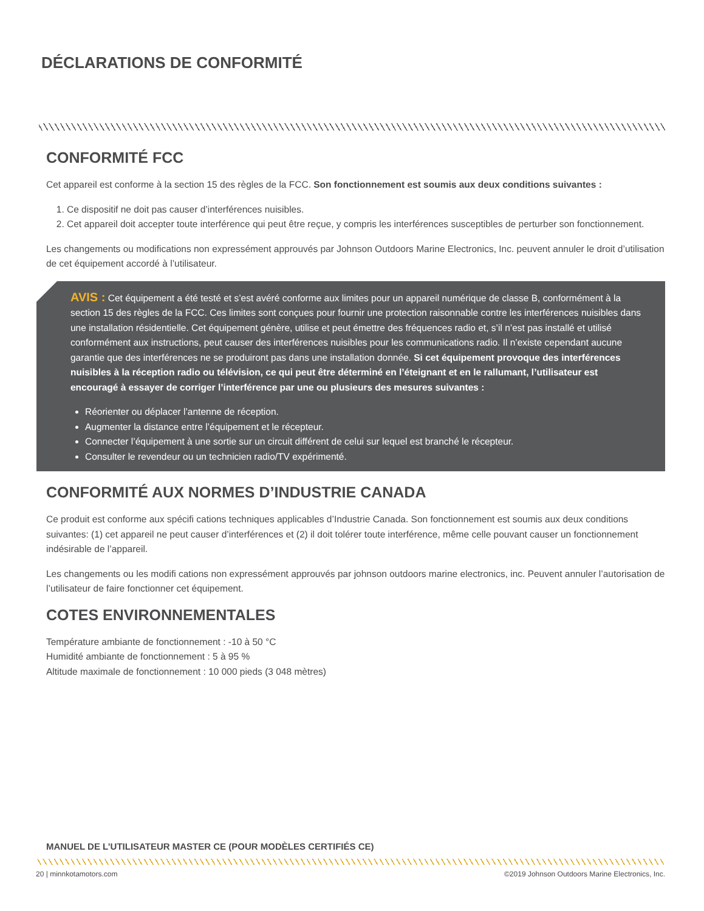DÉCLARATIONS DE CONFORMITÉ
CONFORMITÉ FCC
Cet appareil est conforme à la section 15 des règles de la FCC. Son fonctionnement est soumis aux deux conditions suivantes :
1. Ce dispositif ne doit pas causer d’interférences nuisibles.
2. Cet appareil doit accepter toute interférence qui peut être reçue, y compris les interférences susceptibles de perturber son fonctionnement.
Les changements ou modifications non expressément approuvés par Johnson Outdoors Marine Electronics, Inc. peuvent annuler le droit d’utilisation de cet équipement accordé à l’utilisateur.
AVIS : Cet équipement a été testé et s’est avéré conforme aux limites pour un appareil numérique de classe B, conformément à la section 15 des règles de la FCC. Ces limites sont conçues pour fournir une protection raisonnable contre les interférences nuisibles dans une installation résidentielle. Cet équipement génère, utilise et peut émettre des fréquences radio et, s’il n’est pas installé et utilisé conformément aux instructions, peut causer des interférences nuisibles pour les communications radio. Il n’existe cependant aucune garantie que des interférences ne se produiront pas dans une installation donnée. Si cet équipement provoque des interférences nuisibles à la réception radio ou télévision, ce qui peut être déterminé en l’éteignant et en le rallumant, l’utilisateur est encouragé à essayer de corriger l’interférence par une ou plusieurs des mesures suivantes :
Réorienter ou déplacer l’antenne de réception.
Augmenter la distance entre l’équipement et le récepteur.
Connecter l’équipement à une sortie sur un circuit différent de celui sur lequel est branché le récepteur.
Consulter le revendeur ou un technicien radio/TV expérimenté.
CONFORMITÉ AUX NORMES D’INDUSTRIE CANADA
Ce produit est conforme aux spécifi cations techniques applicables d’Industrie Canada. Son fonctionnement est soumis aux deux conditions suivantes: (1) cet appareil ne peut causer d’interférences et (2) il doit tolérer toute interférence, même celle pouvant causer un fonctionnement indésirable de l’appareil.
Les changements ou les modifi cations non expressément approuvés par johnson outdoors marine electronics, inc. Peuvent annuler l’autorisation de l’utilisateur de faire fonctionner cet équipement.
COTES ENVIRONNEMENTALES
Température ambiante de fonctionnement : -10 à 50 °C
Humidité ambiante de fonctionnement : 5 à 95 %
Altitude maximale de fonctionnement : 10 000 pieds (3 048 mètres)
MANUEL DE L’UTILISATEUR MASTER CE (POUR MODÈLES CERTIFIÉS CE)
20 | minnkotamotors.com ©2019 Johnson Outdoors Marine Electronics, Inc.